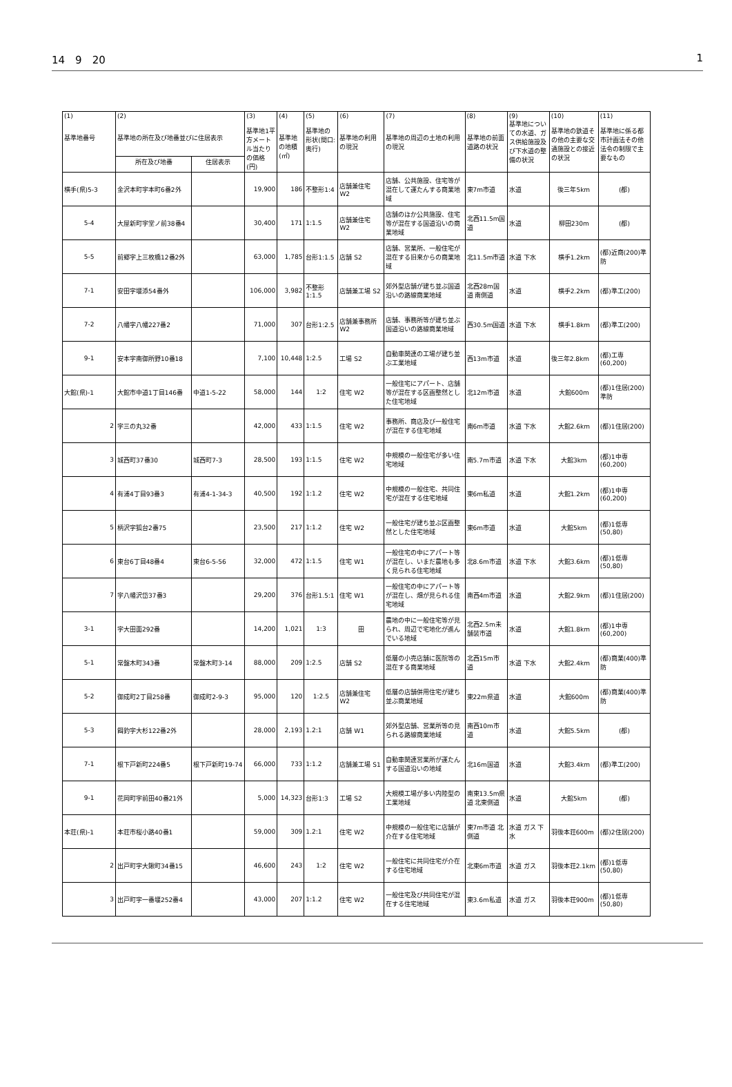14　9　20 1
| (1) 基準地番号 | (2) 基準地の所在及び地番並びに住居表示 | | (3) 基準地1平方メートル当たりの価格(円) | (4) 基準地の地積(㎡) | (5) 基準地の形状(間口:奥行) | (6) 基準地の利用の現況 | (7) 基準地の周辺の土地の利用の現況 | (8) 基準地の前面道路の状況 | (9) 基準地についての水道、ガス供給施設及び下水道の整備の状況 | (10) 基準地の鉄道その他の主要な交通施設との接近の状況 | (11) 基準地に係る都市計画法その他法令の制限で主要なもの |
| --- | --- | --- | --- | --- | --- | --- | --- | --- | --- | --- | --- |
| | 所在及び地番 | 住居表示 | | | | | | | | | |
| 横手(県)5-3 | 金沢本町字本町6番2外 | | 19,900 | 186 | 不整形1:4 | 店舗兼住宅 W2 | 店舗、公共施設、住宅等が混在して運たんする商業地域 | 東7m市道 | 水道 | 後三年5km | (都) |
| 5-4 | 大屋新町字堂ノ前38番4 | | 30,400 | 171 | 1:1.5 | 店舗兼住宅 W2 | 店舗のほか公共施設、住宅等が混在する国道沿いの商業地域 | 北西11.5m国道 | 水道 | 柳田230m | (都) |
| 5-5 | 前郷字上三枚橋12番2外 | | 63,000 | 1,785 | 台形1:1.5 | 店舗 S2 | 店舗、営業所、一般住宅が混在する旧来からの商業地域 | 北11.5m市道 | 水道 下水 | 横手1.2km | (都)近商(200)準防 |
| 7-1 | 安田字堰添54番外 | | 106,000 | 3,982 | 不整形1:1.5 | 店舗兼工場 S2 | 郊外型店舗が建ち並ぶ国道沿いの路線商業地域 | 北西28m国道 南側道 | 水道 | 横手2.2km | (都)準工(200) |
| 7-2 | 八幡字八幡227番2 | | 71,000 | 307 | 台形1:2.5 | 店舗兼事務所 W2 | 店舗、事務所等が建ち並ぶ国道沿いの路線商業地域 | 西30.5m国道 | 水道 下水 | 横手1.8km | (都)準工(200) |
| 9-1 | 安本字南御所野10番18 | | 7,100 | 10,448 | 1:2.5 | 工場 S2 | 自動車関連の工場が建ち並ぶ工業地域 | 西13m市道 | 水道 | 後三年2.8km | (都)工専(60,200) |
| 大館(県)-1 | 大館市中道1丁目146番 | 中道1-5-22 | 58,000 | 144 | 1:2 | 住宅 W2 | 一般住宅にアパート、店舗等が混在する区画整然とした住宅地域 | 北12m市道 | 水道 | 大館600m | (都)1住居(200)準防 |
| 2 | 字三の丸32番 | | 42,000 | 433 | 1:1.5 | 住宅 W2 | 事務所、商店及び一般住宅が混在する住宅地域 | 南6m市道 | 水道 下水 | 大館2.6km | (都)1住居(200) |
| 3 | 城西町37番30 | 城西町7-3 | 28,500 | 193 | 1:1.5 | 住宅 W2 | 中規模の一般住宅が多い住宅地域 | 南5.7m市道 | 水道 下水 | 大館3km | (都)1中専(60,200) |
| 4 | 有浦4丁目93番3 | 有浦4-1-34-3 | 40,500 | 192 | 1:1.2 | 住宅 W2 | 中規模の一般住宅、共同住宅が混在する住宅地域 | 東6m私道 | 水道 | 大館1.2km | (都)1中専(60,200) |
| 5 | 柄沢字狐台2番75 | | 23,500 | 217 | 1:1.2 | 住宅 W2 | 一般住宅が建ち並ぶ区画整然とした住宅地域 | 東6m市道 | 水道 | 大館5km | (都)1低専(50,80) |
| 6 | 東台6丁目48番4 | 東台6-5-56 | 32,000 | 472 | 1:1.5 | 住宅 W1 | 一般住宅の中にアパート等が混在し、いまだ農地も多く見られる住宅地域 | 北8.6m市道 | 水道 下水 | 大館3.6km | (都)1低専(50,80) |
| 7 | 字八幡沢岱37番3 | | 29,200 | 376 | 台形1.5:1 | 住宅 W1 | 一般住宅の中にアパート等が混在し、畑が見られる住宅地域 | 南西4m市道 | 水道 | 大館2.9km | (都)1住居(200) |
| 3-1 | 字大田面292番 | | 14,200 | 1,021 | 1:3 | 田 | 農地の中に一般住宅等が見られ、周辺で宅地化が進んでいる地域 | 北西2.5m未舗装市道 | 水道 | 大館1.8km | (都)1中専(60,200) |
| 5-1 | 常盤木町343番 | 常盤木町3-14 | 88,000 | 209 | 1:2.5 | 店舗 S2 | 低層の小売店舗に医院等の混在する商業地域 | 北西15m市道 | 水道 下水 | 大館2.4km | (都)商業(400)準防 |
| 5-2 | 御成町2丁目258番 | 御成町2-9-3 | 95,000 | 120 | 1:2.5 | 店舗兼住宅 W2 | 低層の店舗併用住宅が建ち並ぶ商業地域 | 東22m県道 | 水道 | 大館600m | (都)商業(400)準防 |
| 5-3 | 餌釣字大杉122番2外 | | 28,000 | 2,193 | 1.2:1 | 店舗 W1 | 郊外型店舗、営業所等の見られる路線商業地域 | 南西10m市道 | 水道 | 大館5.5km | (都) |
| 7-1 | 根下戸新町224番5 | 根下戸新町19-74 | 66,000 | 733 | 1:1.2 | 店舗兼工場 S1 | 自動車関連営業所が運たんする国道沿いの地域 | 北16m国道 | 水道 | 大館3.4km | (都)準工(200) |
| 9-1 | 花岡町字前田40番21外 | | 5,000 | 14,323 | 台形1:3 | 工場 S2 | 大規模工場が多い内陸型の工業地域 | 南東13.5m県道 北東側道 | 水道 | 大館5km | (都) |
| 本荘(県)-1 | 本荘市桜小路40番1 | | 59,000 | 309 | 1.2:1 | 住宅 W2 | 中規模の一般住宅に店舗が介在する住宅地域 | 東7m市道 北側道 | 水道 ガス 下水 | 羽後本荘600m | (都)2住居(200) |
| 2 | 出戸町字大鍬町34番15 | | 46,600 | 243 | 1:2 | 住宅 W2 | 一般住宅に共同住宅が介在する住宅地域 | 北東6m市道 | 水道 ガス | 羽後本荘2.1km | (都)1低専(50,80) |
| 3 | 出戸町字一番堰252番4 | | 43,000 | 207 | 1:1.2 | 住宅 W2 | 一般住宅及び共同住宅が混在する住宅地域 | 東3.6m私道 | 水道 ガス | 羽後本荘900m | (都)1低専(50,80) |